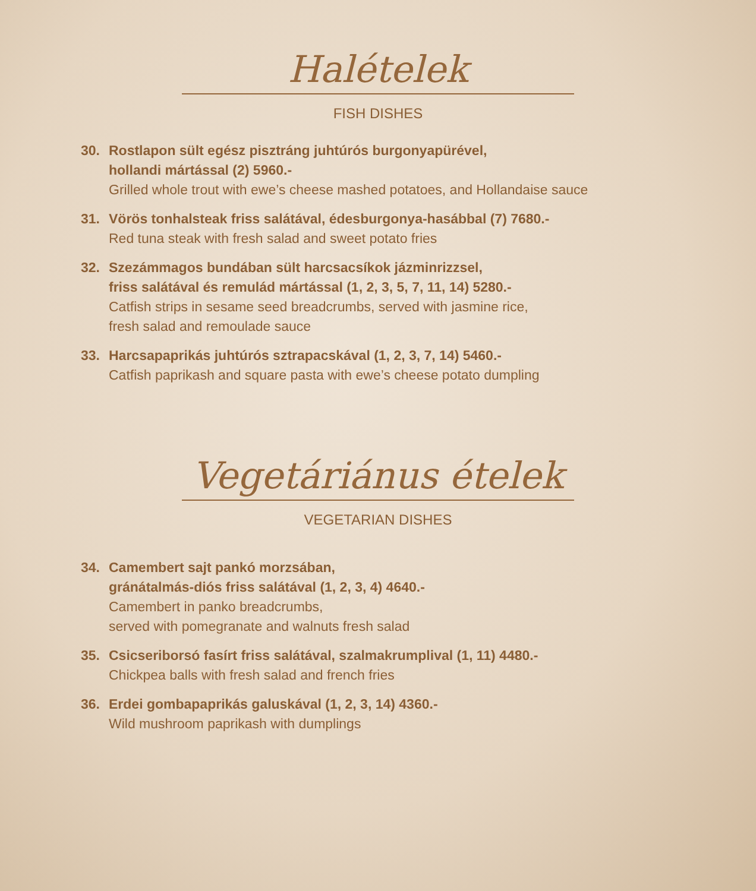Halételek
FISH DISHES
30. Rostlapon sült egész pisztráng juhtúrós burgonyapürével,
hollandi mártással (2) 5960.-
Grilled whole trout with ewe’s cheese mashed potatoes, and Hollandaise sauce
31. Vörös tonhalsteak friss salátával, édesburgonya-hasábbal (7) 7680.-
Red tuna steak with fresh salad and sweet potato fries
32. Szezámmagos bundában sült harcsacsíkok jázminrizzsel,
friss salátával és remulád mártással (1, 2, 3, 5, 7, 11, 14) 5280.-
Catfish strips in sesame seed breadcrumbs, served with jasmine rice,
fresh salad and remoulade sauce
33. Harcsapaprikás juhtúrós sztrapacskával (1, 2, 3, 7, 14) 5460.-
Catfish paprikash and square pasta with ewe’s cheese potato dumpling
Vegetáriánus ételek
VEGETARIAN DISHES
34. Camembert sajt pankó morzsában,
gránátalmás-diós friss salátával (1, 2, 3, 4) 4640.-
Camembert in panko breadcrumbs,
served with pomegranate and walnuts fresh salad
35. Csicseriborsó fasírt friss salátával, szalmakrumplival (1, 11) 4480.-
Chickpea balls with fresh salad and french fries
36. Erdei gombapaprikás galuskával (1, 2, 3, 14) 4360.-
Wild mushroom paprikash with dumplings